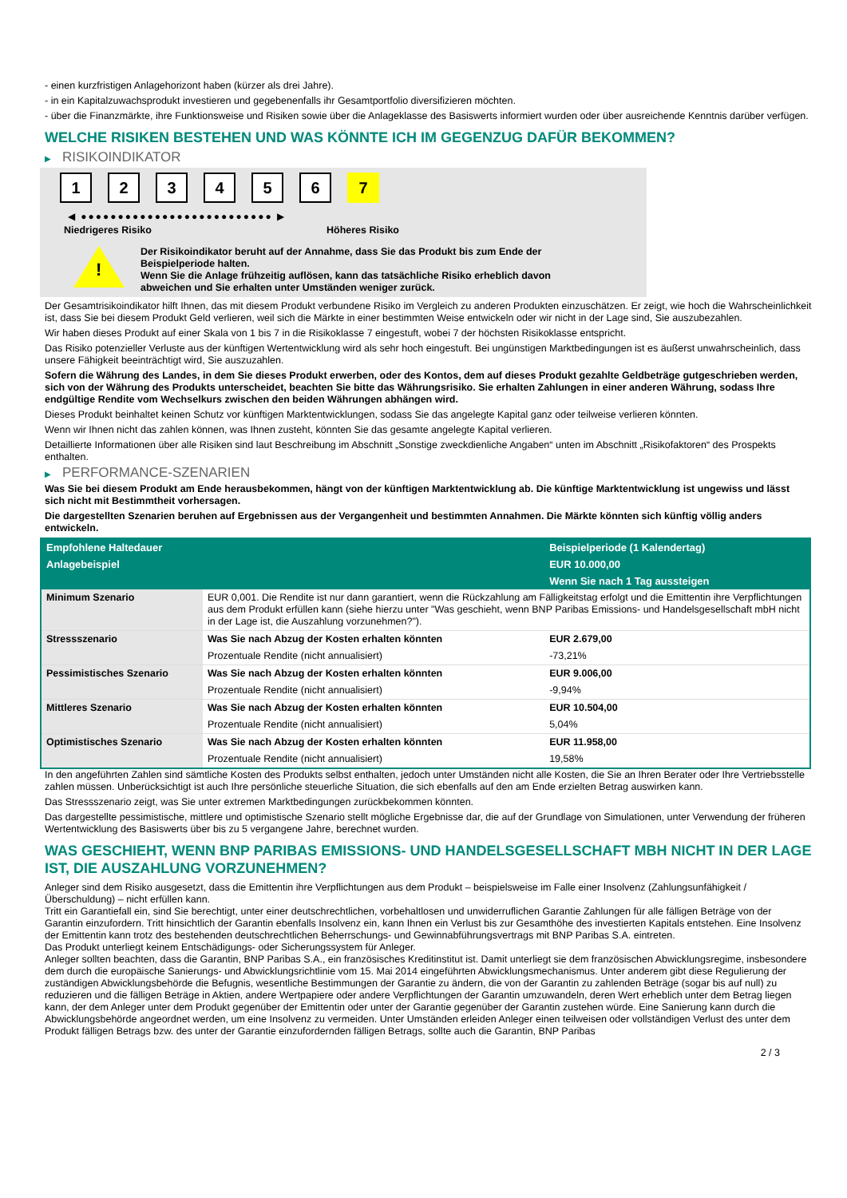- einen kurzfristigen Anlagehorizont haben (kürzer als drei Jahre).
- in ein Kapitalzuwachsprodukt investieren und gegebenenfalls ihr Gesamtportfolio diversifizieren möchten.
- über die Finanzmärkte, ihre Funktionsweise und Risiken sowie über die Anlageklasse des Basiswerts informiert wurden oder über ausreichende Kenntnis darüber verfügen.
WELCHE RISIKEN BESTEHEN UND WAS KÖNNTE ICH IM GEGENZUG DAFÜR BEKOMMEN?
▶ RISIKOINDIKATOR
1 2 3 4 5 6 7
◀ ●●●●●●●●●●●●●●●●●●●●●●●●●● ▶
Niedrigeres Risiko Höheres Risiko
!
Der Risikoindikator beruht auf der Annahme, dass Sie das Produkt bis zum Ende der
Beispielperiode halten.
Wenn Sie die Anlage frühzeitig auflösen, kann das tatsächliche Risiko erheblich davon
abweichen und Sie erhalten unter Umständen weniger zurück.
Der Gesamtrisikoindikator hilft Ihnen, das mit diesem Produkt verbundene Risiko im Vergleich zu anderen Produkten einzuschätzen. Er zeigt, wie hoch die Wahrscheinlichkeit ist, dass Sie bei diesem Produkt Geld verlieren, weil sich die Märkte in einer bestimmten Weise entwickeln oder wir nicht in der Lage sind, Sie auszubezahlen.
Wir haben dieses Produkt auf einer Skala von 1 bis 7 in die Risikoklasse 7 eingestuft, wobei 7 der höchsten Risikoklasse entspricht.
Das Risiko potenzieller Verluste aus der künftigen Wertentwicklung wird als sehr hoch eingestuft. Bei ungünstigen Marktbedingungen ist es äußerst unwahrscheinlich, dass unsere Fähigkeit beeinträchtigt wird, Sie auszuzahlen.
Sofern die Währung des Landes, in dem Sie dieses Produkt erwerben, oder des Kontos, dem auf dieses Produkt gezahlte Geldbeträge gutgeschrieben werden, sich von der Währung des Produkts unterscheidet, beachten Sie bitte das Währungsrisiko. Sie erhalten Zahlungen in einer anderen Währung, sodass Ihre endgültige Rendite vom Wechselkurs zwischen den beiden Währungen abhängen wird.
Dieses Produkt beinhaltet keinen Schutz vor künftigen Marktentwicklungen, sodass Sie das angelegte Kapital ganz oder teilweise verlieren könnten.
Wenn wir Ihnen nicht das zahlen können, was Ihnen zusteht, könnten Sie das gesamte angelegte Kapital verlieren.
Detaillierte Informationen über alle Risiken sind laut Beschreibung im Abschnitt „Sonstige zweckdienliche Angaben“ unten im Abschnitt „Risikofaktoren“ des Prospekts enthalten.
▶ PERFORMANCE-SZENARIEN
Was Sie bei diesem Produkt am Ende herausbekommen, hängt von der künftigen Marktentwicklung ab. Die künftige Marktentwicklung ist ungewiss und lässt sich nicht mit Bestimmtheit vorhersagen.
Die dargestellten Szenarien beruhen auf Ergebnissen aus der Vergangenheit und bestimmten Annahmen. Die Märkte könnten sich künftig völlig anders entwickeln.
| Empfohlene Haltedauer | | Beispielperiode (1 Kalendertag) |
| --- | --- | --- |
| Anlagebeispiel | | EUR 10.000,00 |
| | | Wenn Sie nach 1 Tag aussteigen |
| Minimum Szenario | EUR 0,001. Die Rendite ist nur dann garantiert, wenn die Rückzahlung am Fälligkeitstag erfolgt und die Emittentin ihre Verpflichtungen aus dem Produkt erfüllen kann (siehe hierzu unter "Was geschieht, wenn BNP Paribas Emissions- und Handelsgesellschaft mbH nicht in der Lage ist, die Auszahlung vorzunehmen?"). | |
| Stressszenario | Was Sie nach Abzug der Kosten erhalten könnten | EUR 2.679,00 |
| | Prozentuale Rendite (nicht annualisiert) | -73,21% |
| Pessimistisches Szenario | Was Sie nach Abzug der Kosten erhalten könnten | EUR 9.006,00 |
| | Prozentuale Rendite (nicht annualisiert) | -9,94% |
| Mittleres Szenario | Was Sie nach Abzug der Kosten erhalten könnten | EUR 10.504,00 |
| | Prozentuale Rendite (nicht annualisiert) | 5,04% |
| Optimistisches Szenario | Was Sie nach Abzug der Kosten erhalten könnten | EUR 11.958,00 |
| | Prozentuale Rendite (nicht annualisiert) | 19,58% |
In den angeführten Zahlen sind sämtliche Kosten des Produkts selbst enthalten, jedoch unter Umständen nicht alle Kosten, die Sie an Ihren Berater oder Ihre Vertriebsstelle zahlen müssen. Unberücksichtigt ist auch Ihre persönliche steuerliche Situation, die sich ebenfalls auf den am Ende erzielten Betrag auswirken kann.
Das Stressszenario zeigt, was Sie unter extremen Marktbedingungen zurückbekommen könnten.
Das dargestellte pessimistische, mittlere und optimistische Szenario stellt mögliche Ergebnisse dar, die auf der Grundlage von Simulationen, unter Verwendung der früheren Wertentwicklung des Basiswerts über bis zu 5 vergangene Jahre, berechnet wurden.
WAS GESCHIEHT, WENN BNP PARIBAS EMISSIONS- UND HANDELSGESELLSCHAFT MBH NICHT IN DER LAGE IST, DIE AUSZAHLUNG VORZUNEHMEN?
Anleger sind dem Risiko ausgesetzt, dass die Emittentin ihre Verpflichtungen aus dem Produkt – beispielsweise im Falle einer Insolvenz (Zahlungsunfähigkeit / Überschuldung) – nicht erfüllen kann.
Tritt ein Garantiefall ein, sind Sie berechtigt, unter einer deutschrechtlichen, vorbehaltlosen und unwiderruflichen Garantie Zahlungen für alle fälligen Beträge von der Garantin einzufordern. Tritt hinsichtlich der Garantin ebenfalls Insolvenz ein, kann Ihnen ein Verlust bis zur Gesamthöhe des investierten Kapitals entstehen. Eine Insolvenz der Emittentin kann trotz des bestehenden deutschrechtlichen Beherrschungs- und Gewinnabführungsvertrags mit BNP Paribas S.A. eintreten.
Das Produkt unterliegt keinem Entschädigungs- oder Sicherungssystem für Anleger.
Anleger sollten beachten, dass die Garantin, BNP Paribas S.A., ein französisches Kreditinstitut ist. Damit unterliegt sie dem französischen Abwicklungsregime, insbesondere dem durch die europäische Sanierungs- und Abwicklungsrichtlinie vom 15. Mai 2014 eingeführten Abwicklungsmechanismus. Unter anderem gibt diese Regulierung der zuständigen Abwicklungsbehörde die Befugnis, wesentliche Bestimmungen der Garantie zu ändern, die von der Garantin zu zahlenden Beträge (sogar bis auf null) zu reduzieren und die fälligen Beträge in Aktien, andere Wertpapiere oder andere Verpflichtungen der Garantin umzuwandeln, deren Wert erheblich unter dem Betrag liegen kann, der dem Anleger unter dem Produkt gegenüber der Emittentin oder unter der Garantie gegenüber der Garantin zustehen würde. Eine Sanierung kann durch die Abwicklungsbehörde angeordnet werden, um eine Insolvenz zu vermeiden. Unter Umständen erleiden Anleger einen teilweisen oder vollständigen Verlust des unter dem Produkt fälligen Betrags bzw. des unter der Garantie einzufordernden fälligen Betrags, sollte auch die Garantin, BNP Paribas
2 / 3